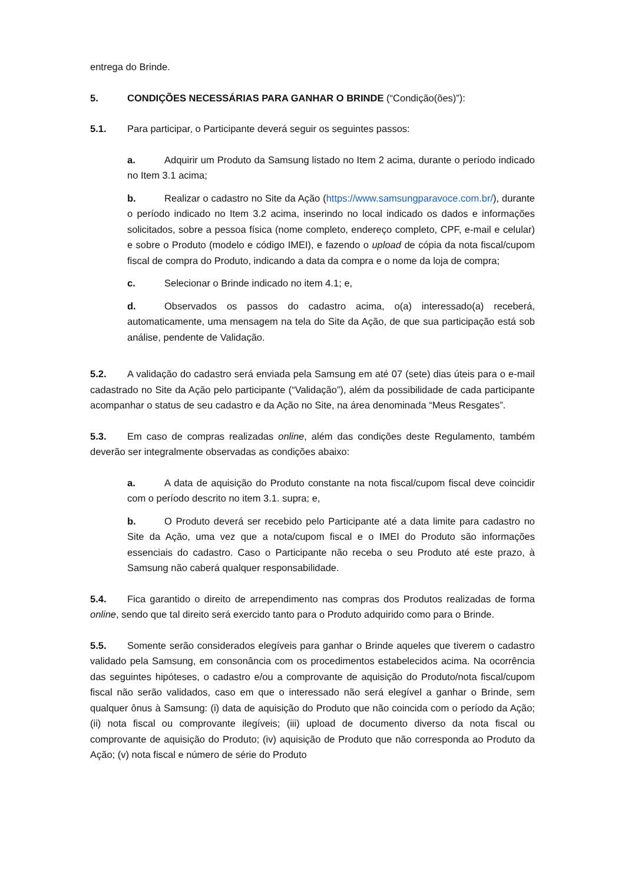entrega do Brinde.
5. CONDIÇÕES NECESSÁRIAS PARA GANHAR O BRINDE (“Condição(ões)”):
5.1. Para participar, o Participante deverá seguir os seguintes passos:
a. Adquirir um Produto da Samsung listado no Item 2 acima, durante o período indicado no Item 3.1 acima;
b. Realizar o cadastro no Site da Ação (https://www.samsungparavoce.com.br/), durante o período indicado no Item 3.2 acima, inserindo no local indicado os dados e informações solicitados, sobre a pessoa física (nome completo, endereço completo, CPF, e-mail e celular) e sobre o Produto (modelo e código IMEI), e fazendo o upload de cópia da nota fiscal/cupom fiscal de compra do Produto, indicando a data da compra e o nome da loja de compra;
c. Selecionar o Brinde indicado no item 4.1; e,
d. Observados os passos do cadastro acima, o(a) interessado(a) receberá, automaticamente, uma mensagem na tela do Site da Ação, de que sua participação está sob análise, pendente de Validação.
5.2. A validação do cadastro será enviada pela Samsung em até 07 (sete) dias úteis para o e-mail cadastrado no Site da Ação pelo participante (“Validação”), além da possibilidade de cada participante acompanhar o status de seu cadastro e da Ação no Site, na área denominada “Meus Resgates”.
5.3. Em caso de compras realizadas online, além das condições deste Regulamento, também deverão ser integralmente observadas as condições abaixo:
a. A data de aquisição do Produto constante na nota fiscal/cupom fiscal deve coincidir com o período descrito no item 3.1. supra; e,
b. O Produto deverá ser recebido pelo Participante até a data limite para cadastro no Site da Ação, uma vez que a nota/cupom fiscal e o IMEI do Produto são informações essenciais do cadastro. Caso o Participante não receba o seu Produto até este prazo, à Samsung não caberá qualquer responsabilidade.
5.4. Fica garantido o direito de arrependimento nas compras dos Produtos realizadas de forma online, sendo que tal direito será exercido tanto para o Produto adquirido como para o Brinde.
5.5. Somente serão considerados elegíveis para ganhar o Brinde aqueles que tiverem o cadastro validado pela Samsung, em consonância com os procedimentos estabelecidos acima. Na ocorrência das seguintes hipóteses, o cadastro e/ou a comprovante de aquisição do Produto/nota fiscal/cupom fiscal não serão validados, caso em que o interessado não será elegível a ganhar o Brinde, sem qualquer ônus à Samsung: (i) data de aquisição do Produto que não coincida com o período da Ação; (ii) nota fiscal ou comprovante ilegíveis; (iii) upload de documento diverso da nota fiscal ou comprovante de aquisição do Produto; (iv) aquisição de Produto que não corresponda ao Produto da Ação; (v) nota fiscal e número de série do Produto